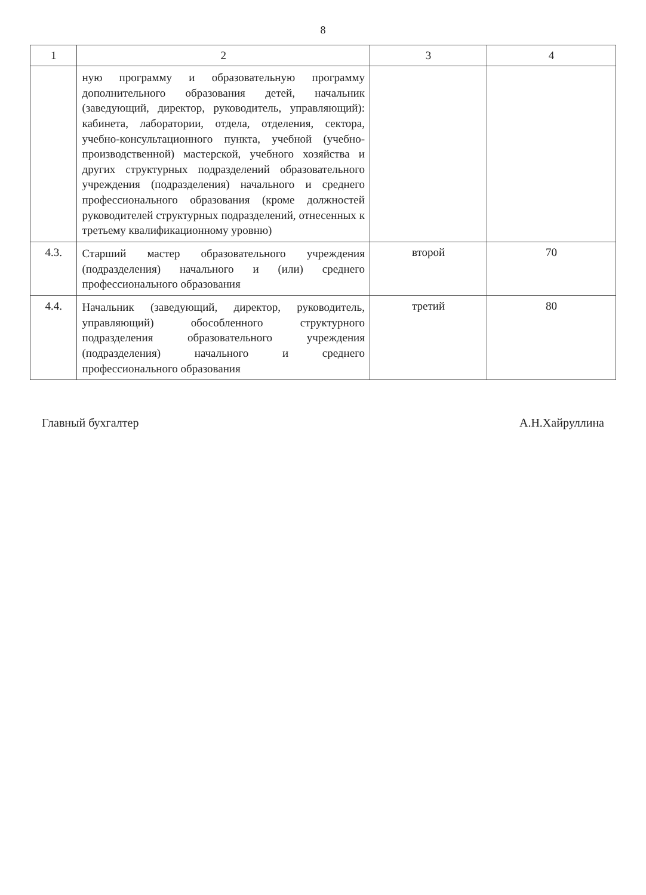8
| 1 | 2 | 3 | 4 |
| --- | --- | --- | --- |
| | ную программу и образовательную программу дополнительного образования детей, начальник (заведующий, директор, руководитель, управляющий): кабинета, лаборатории, отдела, отделения, сектора, учебно-консультационного пункта, учебной (учебно-производственной) мастерской, учебного хозяйства и других структурных подразделений образовательного учреждения (подразделения) начального и среднего профессионального образования (кроме должностей руководителей структурных подразделений, отнесенных к третьему квалификационному уровню) | | |
| 4.3. | Старший мастер образовательного учреждения (подразделения) начального и (или) среднего профессионального образования | второй | 70 |
| 4.4. | Начальник (заведующий, директор, руководитель, управляющий) обособленного структурного подразделения образовательного учреждения (подразделения) начального и среднего профессионального образования | третий | 80 |
Главный бухгалтер А.Н.Хайруллина